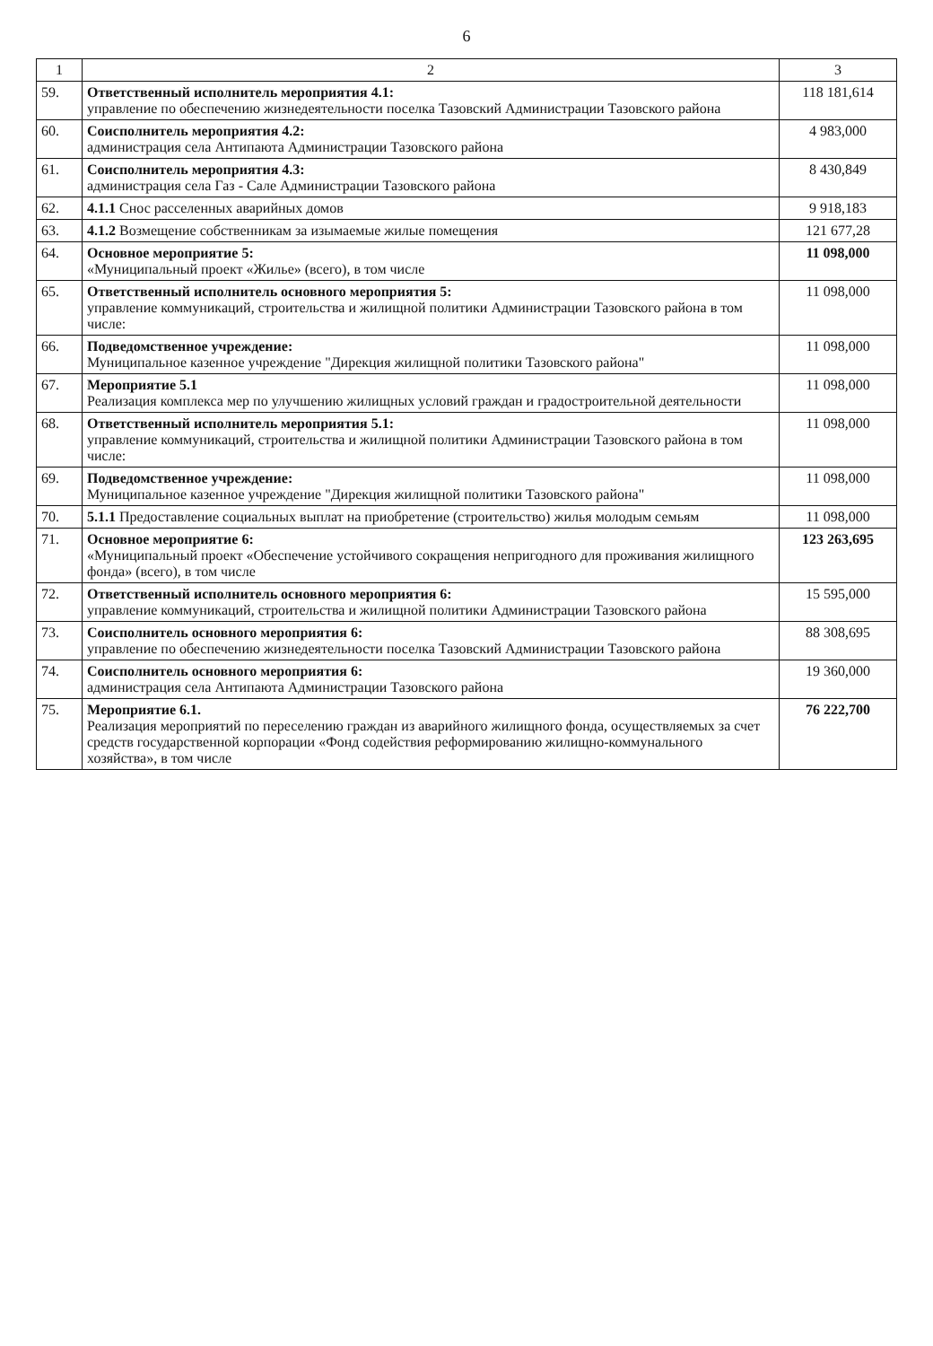6
| 1 | 2 | 3 |
| --- | --- | --- |
| 59. | Ответственный исполнитель мероприятия 4.1: управление по обеспечению жизнедеятельности поселка Тазовский Администрации Тазовского района | 118 181,614 |
| 60. | Соисполнитель мероприятия 4.2: администрация села Антипаюта Администрации Тазовского района | 4 983,000 |
| 61. | Соисполнитель мероприятия 4.3: администрация села Газ - Сале Администрации Тазовского района | 8 430,849 |
| 62. | 4.1.1 Снос расселенных аварийных домов | 9 918,183 |
| 63. | 4.1.2 Возмещение собственникам за изымаемые жилые помещения | 121 677,28 |
| 64. | Основное мероприятие 5: «Муниципальный проект «Жилье» (всего), в том числе | 11 098,000 |
| 65. | Ответственный исполнитель основного мероприятия 5: управление коммуникаций, строительства и жилищной политики Администрации Тазовского района в том числе: | 11 098,000 |
| 66. | Подведомственное учреждение: Муниципальное казенное учреждение "Дирекция жилищной политики Тазовского района" | 11 098,000 |
| 67. | Мероприятие 5.1 Реализация комплекса мер по улучшению жилищных условий граждан и градостроительной деятельности | 11 098,000 |
| 68. | Ответственный исполнитель мероприятия 5.1: управление коммуникаций, строительства и жилищной политики Администрации Тазовского района в том числе: | 11 098,000 |
| 69. | Подведомственное учреждение: Муниципальное казенное учреждение "Дирекция жилищной политики Тазовского района" | 11 098,000 |
| 70. | 5.1.1 Предоставление социальных выплат на приобретение (строительство) жилья молодым семьям | 11 098,000 |
| 71. | Основное мероприятие 6: «Муниципальный проект «Обеспечение устойчивого сокращения непригодного для проживания жилищного фонда» (всего), в том числе | 123 263,695 |
| 72. | Ответственный исполнитель основного мероприятия 6: управление коммуникаций, строительства и жилищной политики Администрации Тазовского района | 15 595,000 |
| 73. | Соисполнитель основного мероприятия 6: управление по обеспечению жизнедеятельности поселка Тазовский Администрации Тазовского района | 88 308,695 |
| 74. | Соисполнитель основного мероприятия 6: администрация села Антипаюта Администрации Тазовского района | 19 360,000 |
| 75. | Мероприятие 6.1. Реализация мероприятий по переселению граждан из аварийного жилищного фонда, осуществляемых за счет средств государственной корпорации «Фонд содействия реформированию жилищно-коммунального хозяйства», в том числе | 76 222,700 |